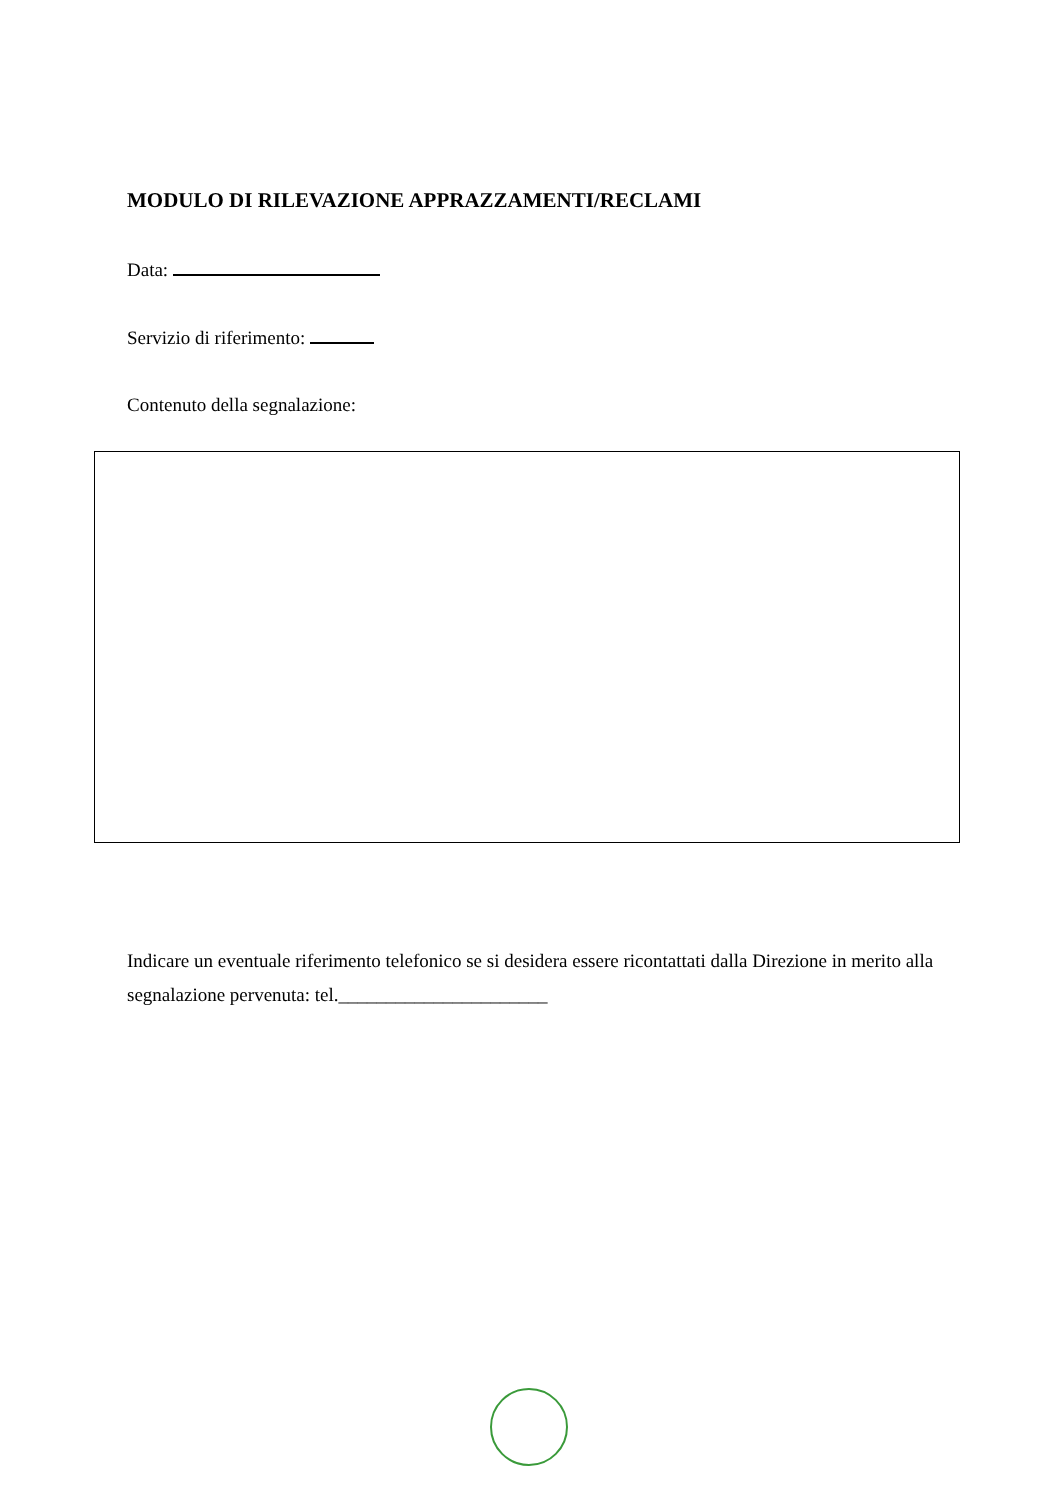MODULO DI RILEVAZIONE APPRAZZAMENTI/RECLAMI
Data:
Servizio di riferimento:
Contenuto della segnalazione:
Indicare un eventuale riferimento telefonico se si desidera essere ricontattati dalla Direzione in merito alla segnalazione pervenuta: tel.______________________